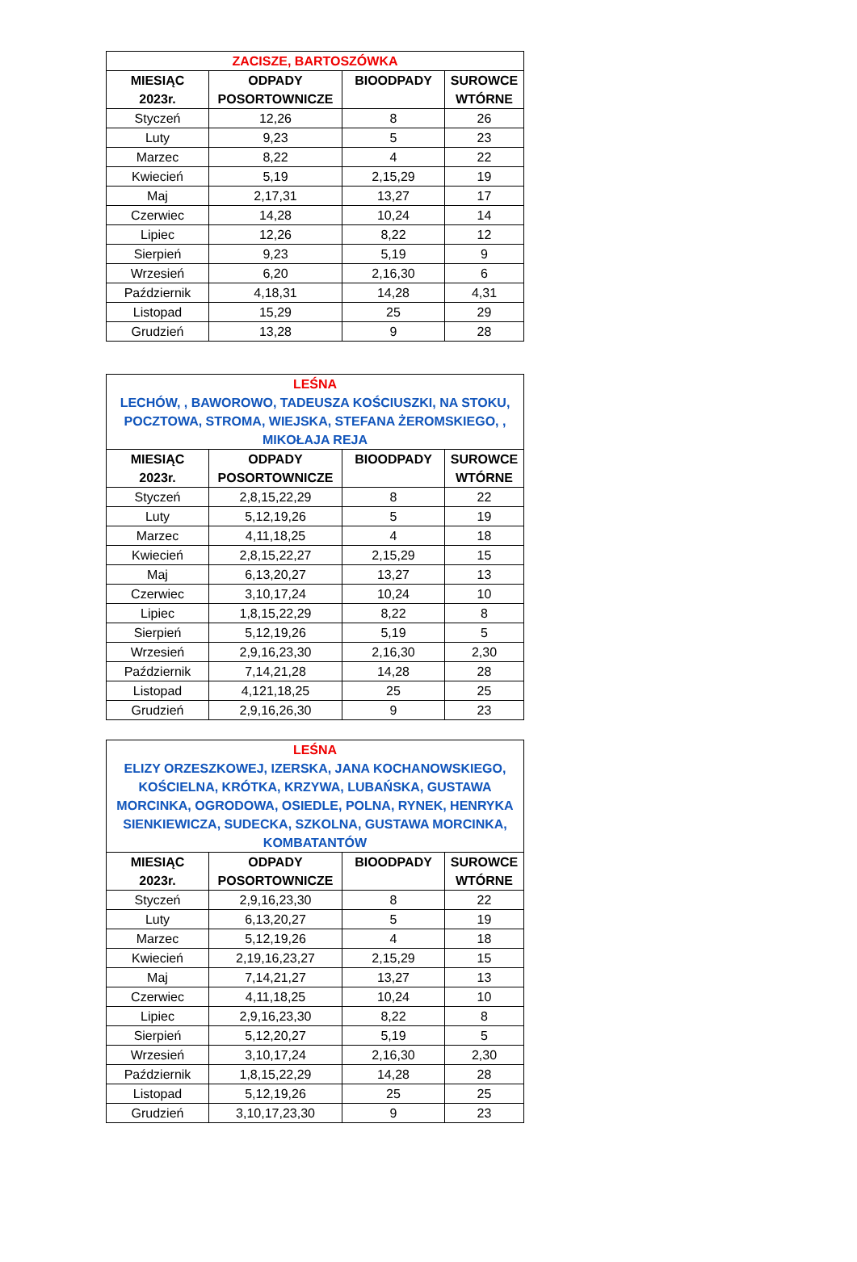| ZACISZE, BARTOSZÓWKA | | | |
| --- | --- | --- | --- |
| MIESIĄC 2023r. | ODPADY POSORTOWNICZE | BIOODPADY | SUROWCE WTÓRNE |
| Styczeń | 12,26 | 8 | 26 |
| Luty | 9,23 | 5 | 23 |
| Marzec | 8,22 | 4 | 22 |
| Kwiecień | 5,19 | 2,15,29 | 19 |
| Maj | 2,17,31 | 13,27 | 17 |
| Czerwiec | 14,28 | 10,24 | 14 |
| Lipiec | 12,26 | 8,22 | 12 |
| Sierpień | 9,23 | 5,19 | 9 |
| Wrzesień | 6,20 | 2,16,30 | 6 |
| Październik | 4,18,31 | 14,28 | 4,31 |
| Listopad | 15,29 | 25 | 29 |
| Grudzień | 13,28 | 9 | 28 |
| LEŚNA LECHÓW, , BAWOROWO, TADEUSZA KOŚCIUSZKI, NA STOKU, POCZTOWA, STROMA, WIEJSKA, STEFANA ŻEROMSKIEGO, , MIKOŁAJA REJA | | | |
| --- | --- | --- | --- |
| MIESIĄC 2023r. | ODPADY POSORTOWNICZE | BIOODPADY | SUROWCE WTÓRNE |
| Styczeń | 2,8,15,22,29 | 8 | 22 |
| Luty | 5,12,19,26 | 5 | 19 |
| Marzec | 4,11,18,25 | 4 | 18 |
| Kwiecień | 2,8,15,22,27 | 2,15,29 | 15 |
| Maj | 6,13,20,27 | 13,27 | 13 |
| Czerwiec | 3,10,17,24 | 10,24 | 10 |
| Lipiec | 1,8,15,22,29 | 8,22 | 8 |
| Sierpień | 5,12,19,26 | 5,19 | 5 |
| Wrzesień | 2,9,16,23,30 | 2,16,30 | 2,30 |
| Październik | 7,14,21,28 | 14,28 | 28 |
| Listopad | 4,121,18,25 | 25 | 25 |
| Grudzień | 2,9,16,26,30 | 9 | 23 |
| LEŚNA ELIZY ORZESZKOWEJ, IZERSKA, JANA KOCHANOWSKIEGO, KOŚCIELNA, KRÓTKA, KRZYWA, LUBAŃSKA, GUSTAWA MORCINKA, OGRODOWA, OSIEDLE, POLNA, RYNEK, HENRYKA SIENKIEWICZA, SUDECKA, SZKOLNA, GUSTAWA MORCINKA, KOMBATANTÓW | | | |
| --- | --- | --- | --- |
| MIESIĄC 2023r. | ODPADY POSORTOWNICZE | BIOODPADY | SUROWCE WTÓRNE |
| Styczeń | 2,9,16,23,30 | 8 | 22 |
| Luty | 6,13,20,27 | 5 | 19 |
| Marzec | 5,12,19,26 | 4 | 18 |
| Kwiecień | 2,19,16,23,27 | 2,15,29 | 15 |
| Maj | 7,14,21,27 | 13,27 | 13 |
| Czerwiec | 4,11,18,25 | 10,24 | 10 |
| Lipiec | 2,9,16,23,30 | 8,22 | 8 |
| Sierpień | 5,12,20,27 | 5,19 | 5 |
| Wrzesień | 3,10,17,24 | 2,16,30 | 2,30 |
| Październik | 1,8,15,22,29 | 14,28 | 28 |
| Listopad | 5,12,19,26 | 25 | 25 |
| Grudzień | 3,10,17,23,30 | 9 | 23 |